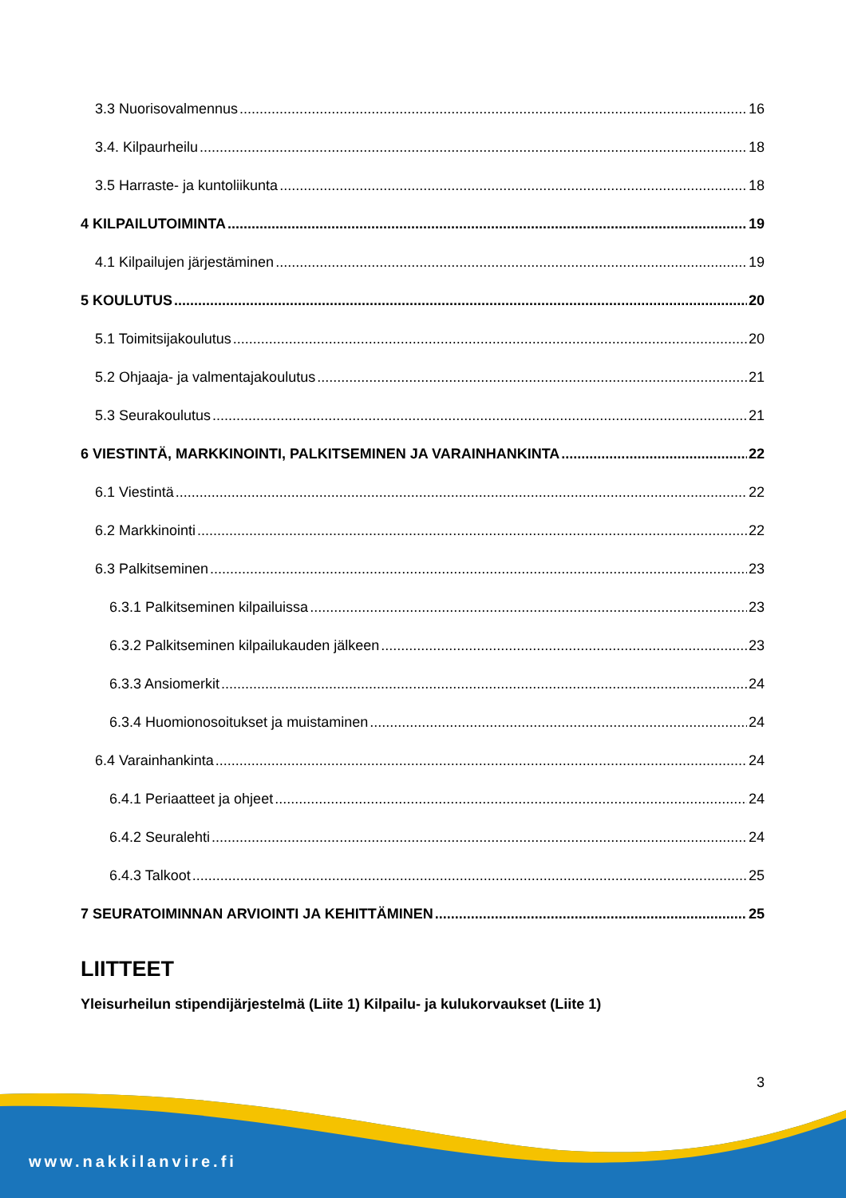3.3 Nuorisovalmennus 16
3.4. Kilpaurheilu 18
3.5 Harraste- ja kuntoliikunta 18
4 KILPAILUTOIMINTA 19
4.1 Kilpailujen järjestäminen 19
5 KOULUTUS 20
5.1 Toimitsijakoulutus 20
5.2 Ohjaaja- ja valmentajakoulutus 21
5.3 Seurakoulutus 21
6 VIESTINTÄ, MARKKINOINTI, PALKITSEMINEN JA VARAINHANKINTA 22
6.1 Viestintä 22
6.2 Markkinointi 22
6.3 Palkitseminen 23
6.3.1 Palkitseminen kilpailuissa 23
6.3.2 Palkitseminen kilpailukauden jälkeen 23
6.3.3 Ansiomerkit 24
6.3.4 Huomionosoitukset ja muistaminen 24
6.4 Varainhankinta 24
6.4.1 Periaatteet ja ohjeet 24
6.4.2 Seuralehti 24
6.4.3 Talkoot 25
7 SEURATOIMINNAN ARVIOINTI JA KEHITTÄMINEN 25
LIITTEET
Yleisurheilun stipendijärjestelmä (Liite 1) Kilpailu- ja kulukorvaukset (Liite 1)
3
www.nakkilanvire.fi